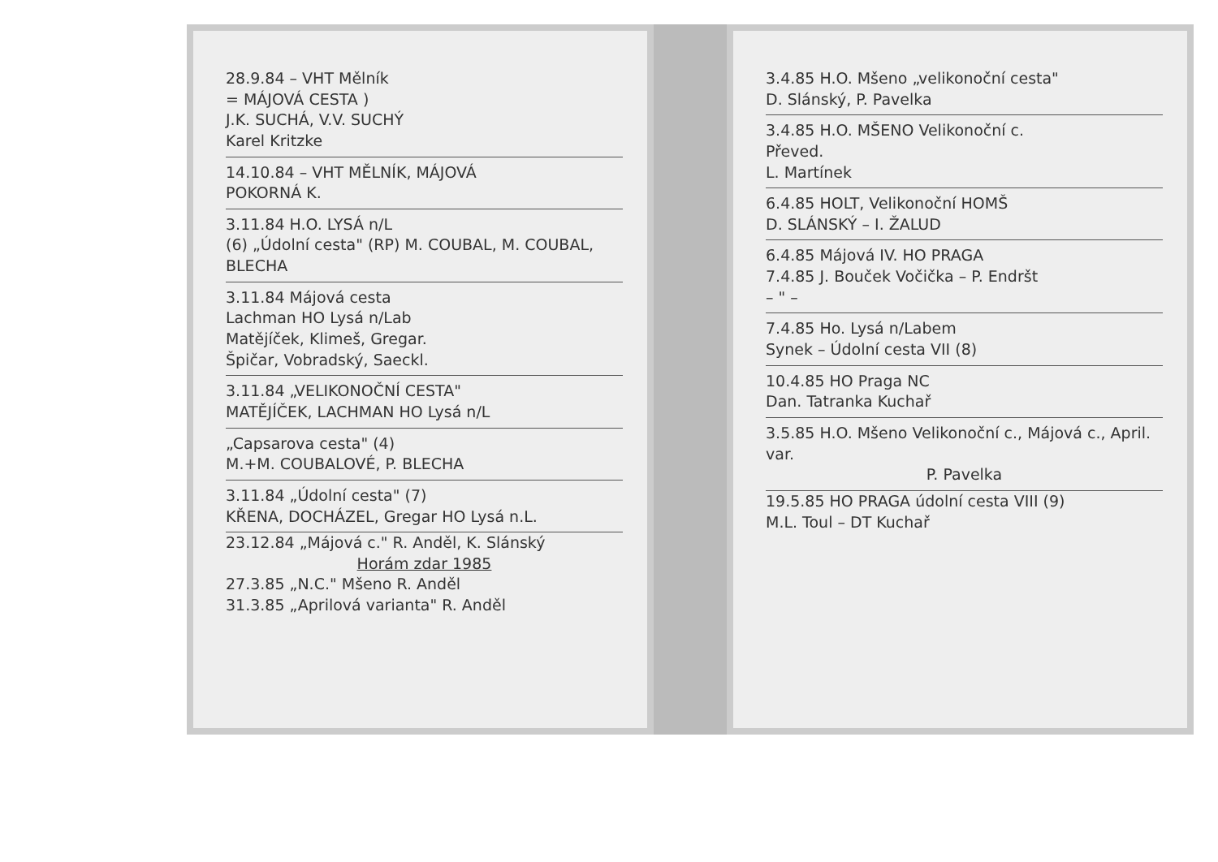28.9.84 – VHT Mělník
= MÁJOVÁ CESTA )
J.K. SUCHÁ, V.V. SUCHÝ
Karel Kritzke
14.10.84 – VHT MĚLNÍK, MÁJOVÁ
POKORNÁ K.
3.11.84 H.O. LYSÁ n/L
(6) „Údolní cesta" (RP) M. COUBAL, M. COUBAL, BLECHA
3.11.84 Májová cesta
Lachman HO Lysá n/Lab
Matějíček, Klimeš, Gregar.
Špičar, Vobradský, Saeckl.
3.11.84 „VELIKONOČNÍ CESTA"
MATĚJÍČEK, LACHMAN HO Lysá n/L
„Capsarova cesta" (4)
M.+M. COUBALOVÉ, P. BLECHA
3.11.84 „Údolní cesta" (7)
KŘENA, DOCHÁZEL, Gregar HO Lysá n.L.
23.12.84 „Májová c." R. Anděl, K. Slánský
Horám zdar 1985
27.3.85 „N.C." Mšeno R. Anděl
31.3.85 „Aprilová varianta" R. Anděl
3.4.85 H.O. Mšeno „velikonoční cesta"
D. Slánský, P. Pavelka
3.4.85 H.O. MŠENO Velikonoční c.
Převed.
L. Martínek
6.4.85 HOLT, Velikonoční HOMŠ
D. SLÁNSKÝ – I. ŽALUD
6.4.85 Májová IV. HO PRAGA
7.4.85 J. Bouček Vočička – P. Endršt
– " –
7.4.85 Ho. Lysá n/Labem
Synek – Údolní cesta VII (8)
10.4.85 HO Praga NC
Dan. Tatranka Kuchař
3.5.85 H.O. Mšeno Velikonoční c., Májová c., April. var.
P. Pavelka
19.5.85 HO PRAGA údolní cesta VIII (9)
M.L. Toul – DT Kuchař